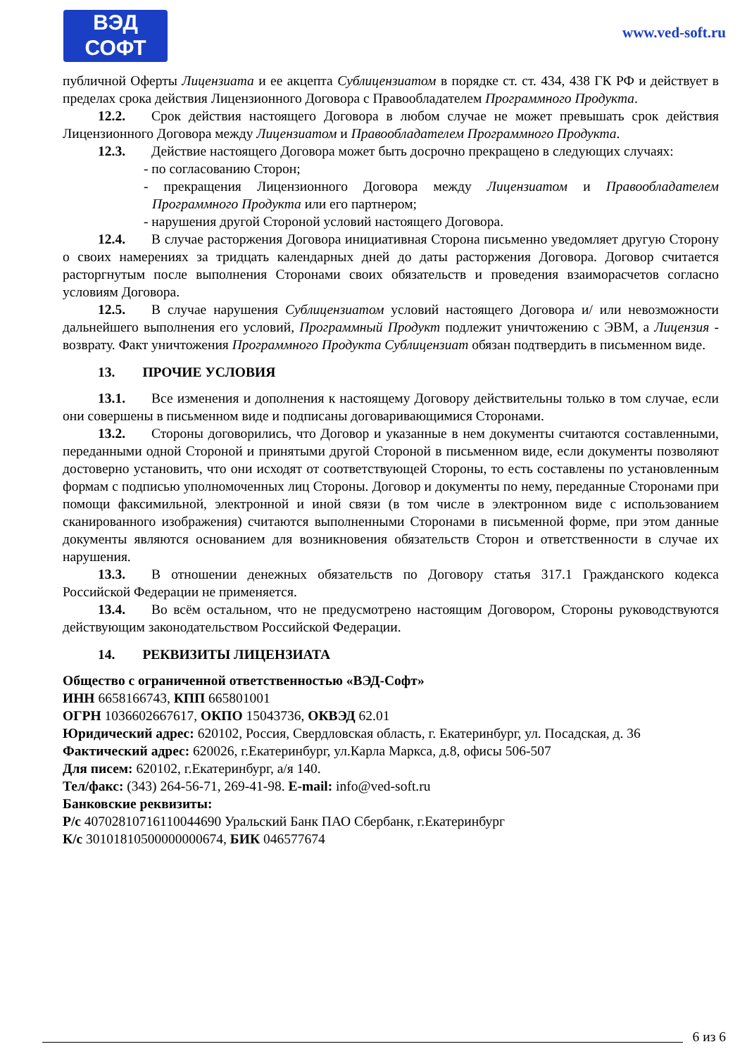ВЭД
СОФТ
www.ved-soft.ru
публичной Оферты Лицензиата и ее акцепта Сублицензиатом в порядке ст. ст. 434, 438 ГК РФ и действует в пределах срока действия Лицензионного Договора с Правообладателем Программного Продукта.
12.2. Срок действия настоящего Договора в любом случае не может превышать срок действия Лицензионного Договора между Лицензиатом и Правообладателем Программного Продукта.
12.3. Действие настоящего Договора может быть досрочно прекращено в следующих случаях:
- по согласованию Сторон;
- прекращения Лицензионного Договора между Лицензиатом и Правообладателем Программного Продукта или его партнером;
- нарушения другой Стороной условий настоящего Договора.
12.4. В случае расторжения Договора инициативная Сторона письменно уведомляет другую Сторону о своих намерениях за тридцать календарных дней до даты расторжения Договора. Договор считается расторгнутым после выполнения Сторонами своих обязательств и проведения взаиморасчетов согласно условиям Договора.
12.5. В случае нарушения Сублицензиатом условий настоящего Договора и/ или невозможности дальнейшего выполнения его условий, Программный Продукт подлежит уничтожению с ЭВМ, а Лицензия - возврату. Факт уничтожения Программного Продукта Сублицензиат обязан подтвердить в письменном виде.
13. ПРОЧИЕ УСЛОВИЯ
13.1. Все изменения и дополнения к настоящему Договору действительны только в том случае, если они совершены в письменном виде и подписаны договаривающимися Сторонами.
13.2. Стороны договорились, что Договор и указанные в нем документы считаются составленными, переданными одной Стороной и принятыми другой Стороной в письменном виде, если документы позволяют достоверно установить, что они исходят от соответствующей Стороны, то есть составлены по установленным формам с подписью уполномоченных лиц Стороны. Договор и документы по нему, переданные Сторонами при помощи факсимильной, электронной и иной связи (в том числе в электронном виде с использованием сканированного изображения) считаются выполненными Сторонами в письменной форме, при этом данные документы являются основанием для возникновения обязательств Сторон и ответственности в случае их нарушения.
13.3. В отношении денежных обязательств по Договору статья 317.1 Гражданского кодекса Российской Федерации не применяется.
13.4. Во всём остальном, что не предусмотрено настоящим Договором, Стороны руководствуются действующим законодательством Российской Федерации.
14. РЕКВИЗИТЫ ЛИЦЕНЗИАТА
Общество с ограниченной ответственностью «ВЭД-Софт»
ИНН 6658166743, КПП 665801001
ОГРН 1036602667617, ОКПО 15043736, ОКВЭД 62.01
Юридический адрес: 620102, Россия, Свердловская область, г. Екатеринбург, ул. Посадская, д. 36
Фактический адрес: 620026, г.Екатеринбург, ул.Карла Маркса, д.8, офисы 506-507
Для писем: 620102, г.Екатеринбург, а/я 140.
Тел/факс: (343) 264-56-71, 269-41-98. E-mail: info@ved-soft.ru
Банковские реквизиты:
Р/с 40702810716110044690 Уральский Банк ПАО Сбербанк, г.Екатеринбург
К/с 30101810500000000674, БИК 046577674
6 из 6